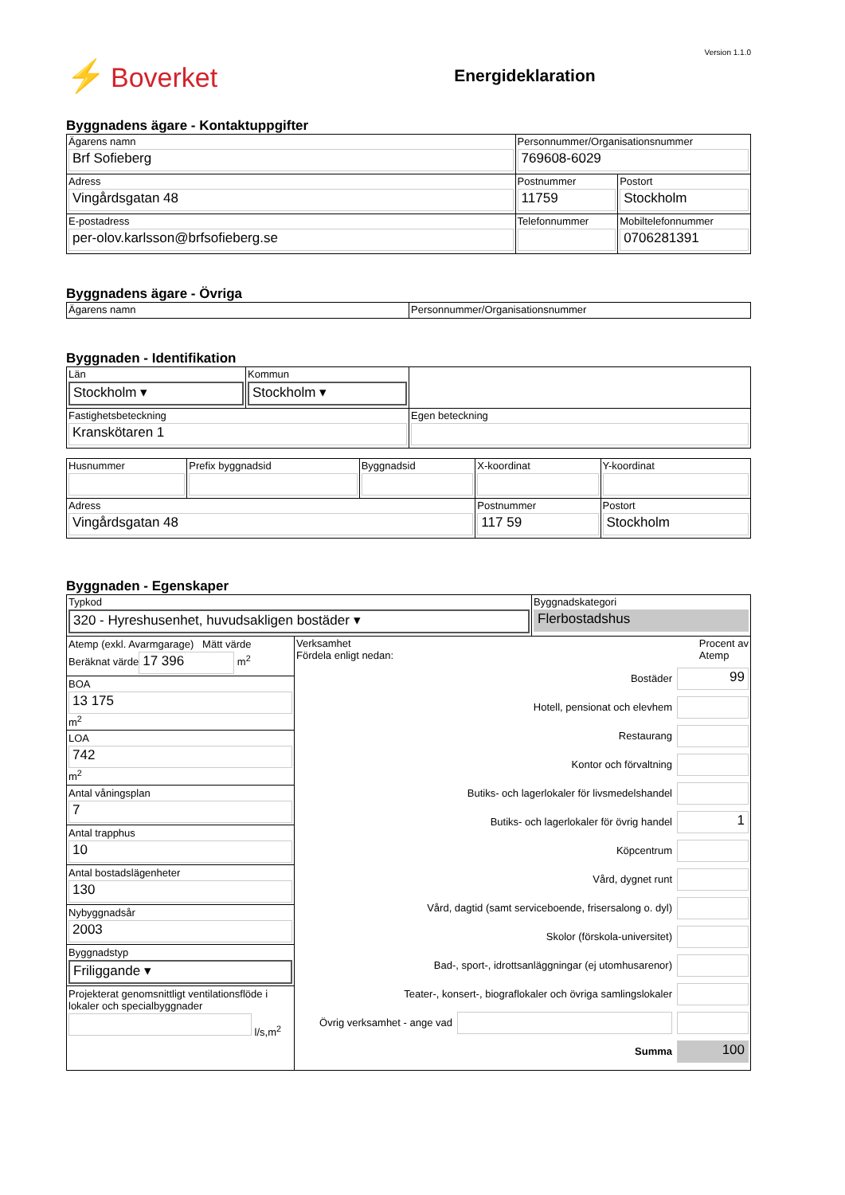⚡ Boverket
Energideklaration
Version 1.1.0
Byggnadens ägare - Kontaktuppgifter
| Ägarens namn Brf Sofieberg | Personnummer/Organisationsnummer 769608-6029 | | |
| Adress Vingårdsgatan 48 | Postnummer 11759 | Postort Stockholm | |
| E-postadress per-olov.karlsson@brfsofieberg.se | Telefonnummer | | Mobiltelefonnummer 0706281391 |
Byggnadens ägare - Övriga
| Ägarens namn | Personnummer/Organisationsnummer |
Byggnaden - Identifikation
| Län Stockholm ▾ | Kommun Stockholm ▾ | |
| Fastighetsbeteckning Kranskötaren 1 | | Egen beteckning |
| Husnummer | Prefix byggnadsid | Byggnadsid | X-koordinat | Y-koordinat |
| Adress Vingårdsgatan 48 | | | Postnummer 117 59 | Postort Stockholm |
Byggnaden - Egenskaper
| Typkod 320 - Hyreshusenhet, huvudsakligen bostäder ▾ | | Byggnadskategori Flerbostadshus |
| Atemp (exkl. Avarmgarage) Mätt värde Beräknat värde 17 396 m<sup>2</sup> BOA 13 175 m<sup>2</sup> LOA 742 m<sup>2</sup> Antal våningsplan 7 Antal trapphus 10 Antal bostadslägenheter 130 Nybyggnadsår 2003 Byggnadstyp Friliggande ▾ Projekterat genomsnittligt ventilationsflöde i lokaler och specialbyggnader l/s,m<sup>2</sup> | Verksamhet Fördela enligt nedan: Procent av Atemp Bostäder 99 Hotell, pensionat och elevhem Restaurang Kontor och förvaltning Butiks- och lagerlokaler för livsmedelshandel Butiks- och lagerlokaler för övrig handel 1 Köpcentrum Vård, dygnet runt Vård, dagtid (samt serviceboende, frisersalong o. dyl) Skolor (förskola-universitet) Bad-, sport-, idrottsanläggningar (ej utomhusarenor) Teater-, konsert-, biograflokaler och övriga samlingslokaler Övrig verksamhet - ange vad Summa 100 | |